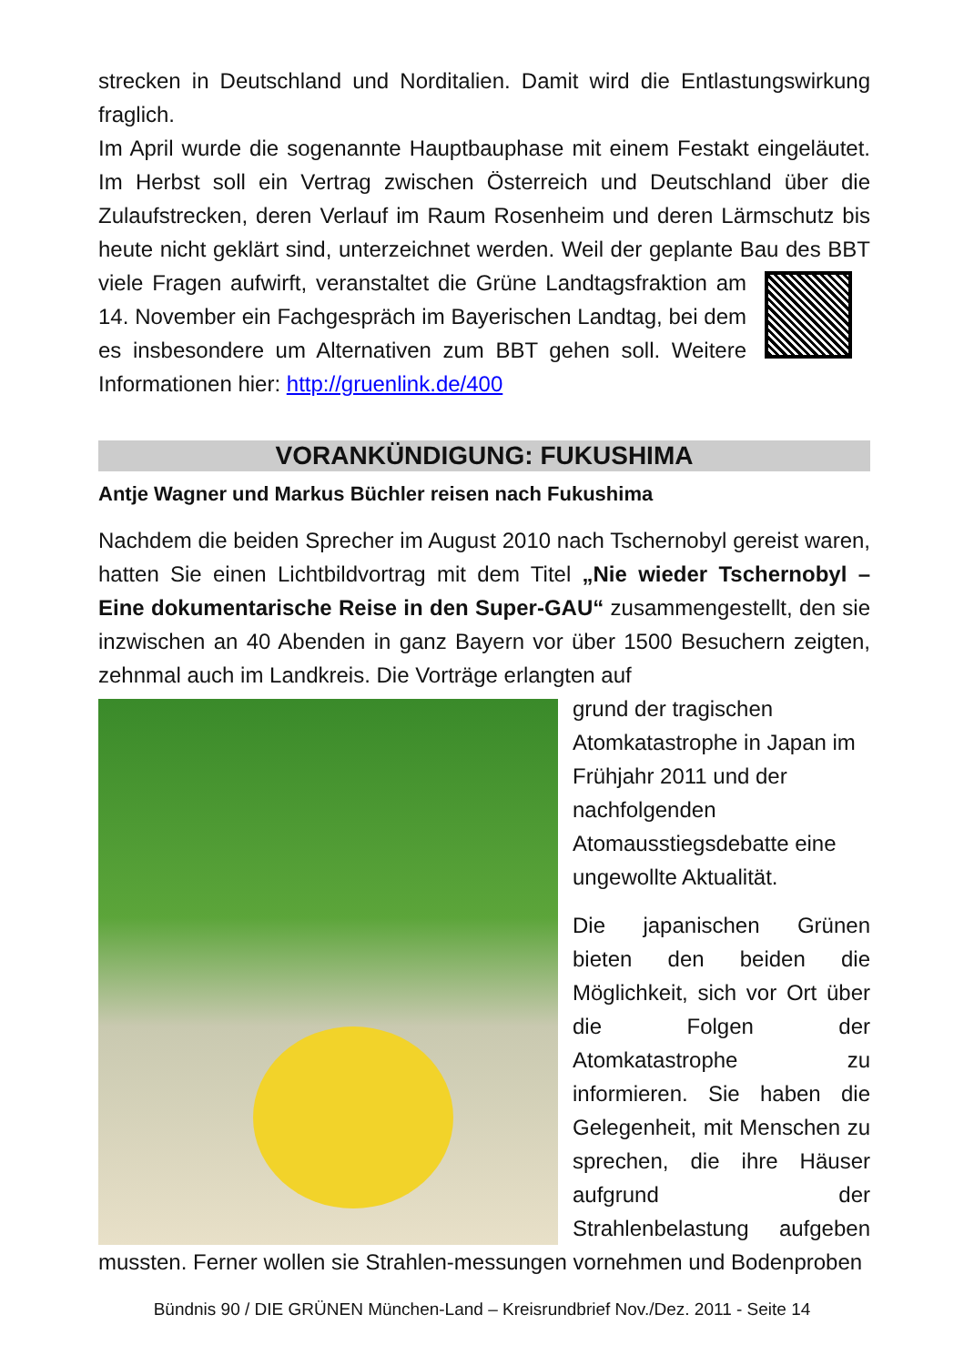strecken in Deutschland und Norditalien. Damit wird die Entlastungswirkung fraglich.
Im April wurde die sogenannte Hauptbauphase mit einem Festakt eingeläutet. Im Herbst soll ein Vertrag zwischen Österreich und Deutschland über die Zulaufstrecken, deren Verlauf im Raum Rosenheim und deren Lärmschutz bis heute nicht geklärt sind, unterzeichnet werden. Weil der geplante Bau des BBT viele Fragen aufwirft, veranstaltet die Grüne Landtagsfraktion am 14. November ein Fachgespräch im Bayerischen Landtag, bei dem es insbesondere um Alternativen zum BBT gehen soll. Weitere Informationen hier: http://gruenlink.de/400
VORANKÜNDIGUNG: FUKUSHIMA
Antje Wagner und Markus Büchler reisen nach Fukushima
Nachdem die beiden Sprecher im August 2010 nach Tschernobyl gereist waren, hatten Sie einen Lichtbildvortrag mit dem Titel „Nie wieder Tschernobyl – Eine dokumentarische Reise in den Super-GAU“ zusammengestellt, den sie inzwischen an 40 Abenden in ganz Bayern vor über 1500 Besuchern zeigten, zehnmal auch im Landkreis. Die Vorträge erlangten auf
grund der tragischen Atomkatastrophe in Japan im Frühjahr 2011 und der nachfolgenden Atomausstiegsdebatte eine ungewollte Aktualität.
Die japanischen Grünen bieten den beiden die Möglichkeit, sich vor Ort über die Folgen der Atomkatastrophe zu informieren. Sie haben die Gelegenheit, mit Menschen zu sprechen, die ihre Häuser aufgrund der Strahlenbelastung aufgeben mussten. Ferner wollen sie Strahlen-messungen vornehmen und Bodenproben
Bündnis 90 / DIE GRÜNEN München-Land – Kreisrundbrief Nov./Dez. 2011 - Seite 14